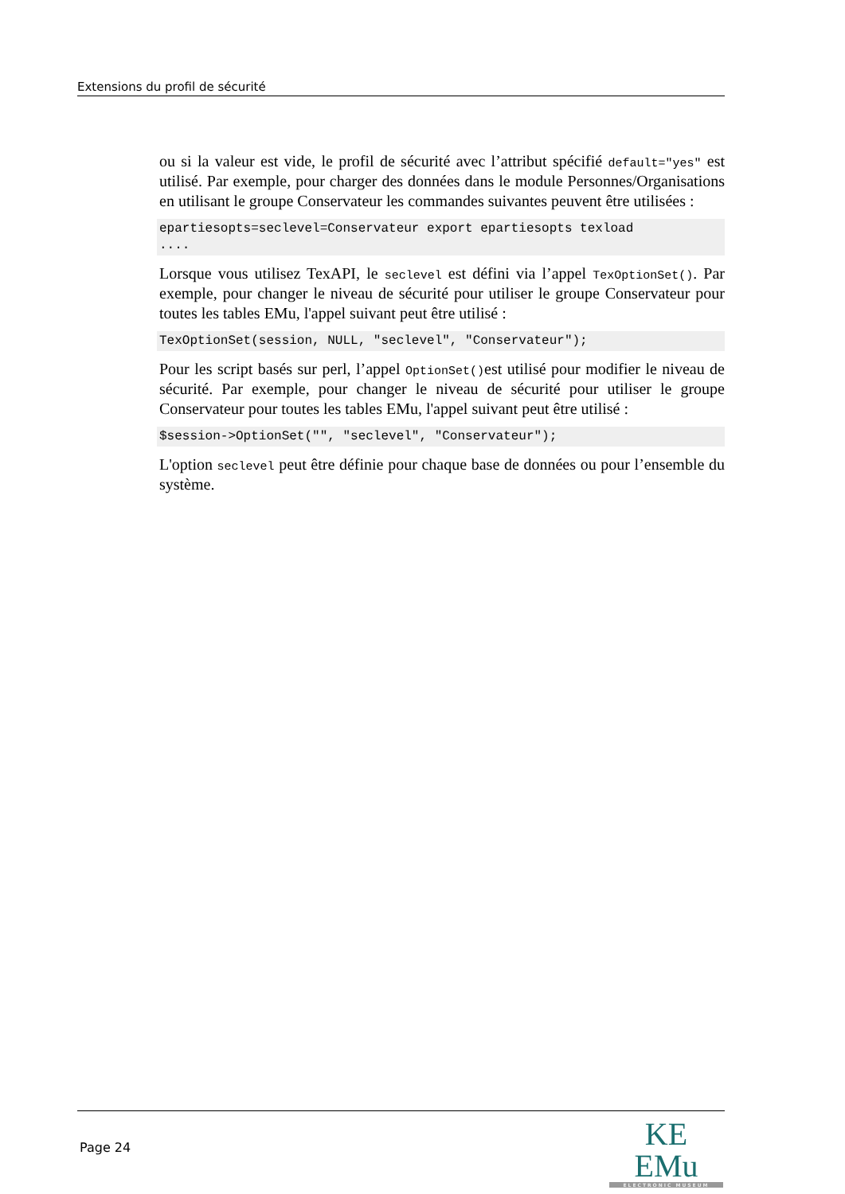Extensions du profil de sécurité
ou si la valeur est vide, le profil de sécurité avec l’attribut spécifié default="yes" est utilisé. Par exemple, pour charger des données dans le module Personnes/Organisations en utilisant le groupe Conservateur les commandes suivantes peuvent être utilisées :
epartiesopts=seclevel=Conservateur export epartiesopts texload
....
Lorsque vous utilisez TexAPI, le seclevel est défini via l’appel TexOptionSet(). Par exemple, pour changer le niveau de sécurité pour utiliser le groupe Conservateur pour toutes les tables EMu, l'appel suivant peut être utilisé :
TexOptionSet(session, NULL, "seclevel", "Conservateur");
Pour les script basés sur perl, l’appel OptionSet()est utilisé pour modifier le niveau de sécurité. Par exemple, pour changer le niveau de sécurité pour utiliser le groupe Conservateur pour toutes les tables EMu, l'appel suivant peut être utilisé :
$session->OptionSet("", "seclevel", "Conservateur");
L'option seclevel peut être définie pour chaque base de données ou pour l’ensemble du système.
Page 24
KE EMu
ELECTRONIC MUSEUM